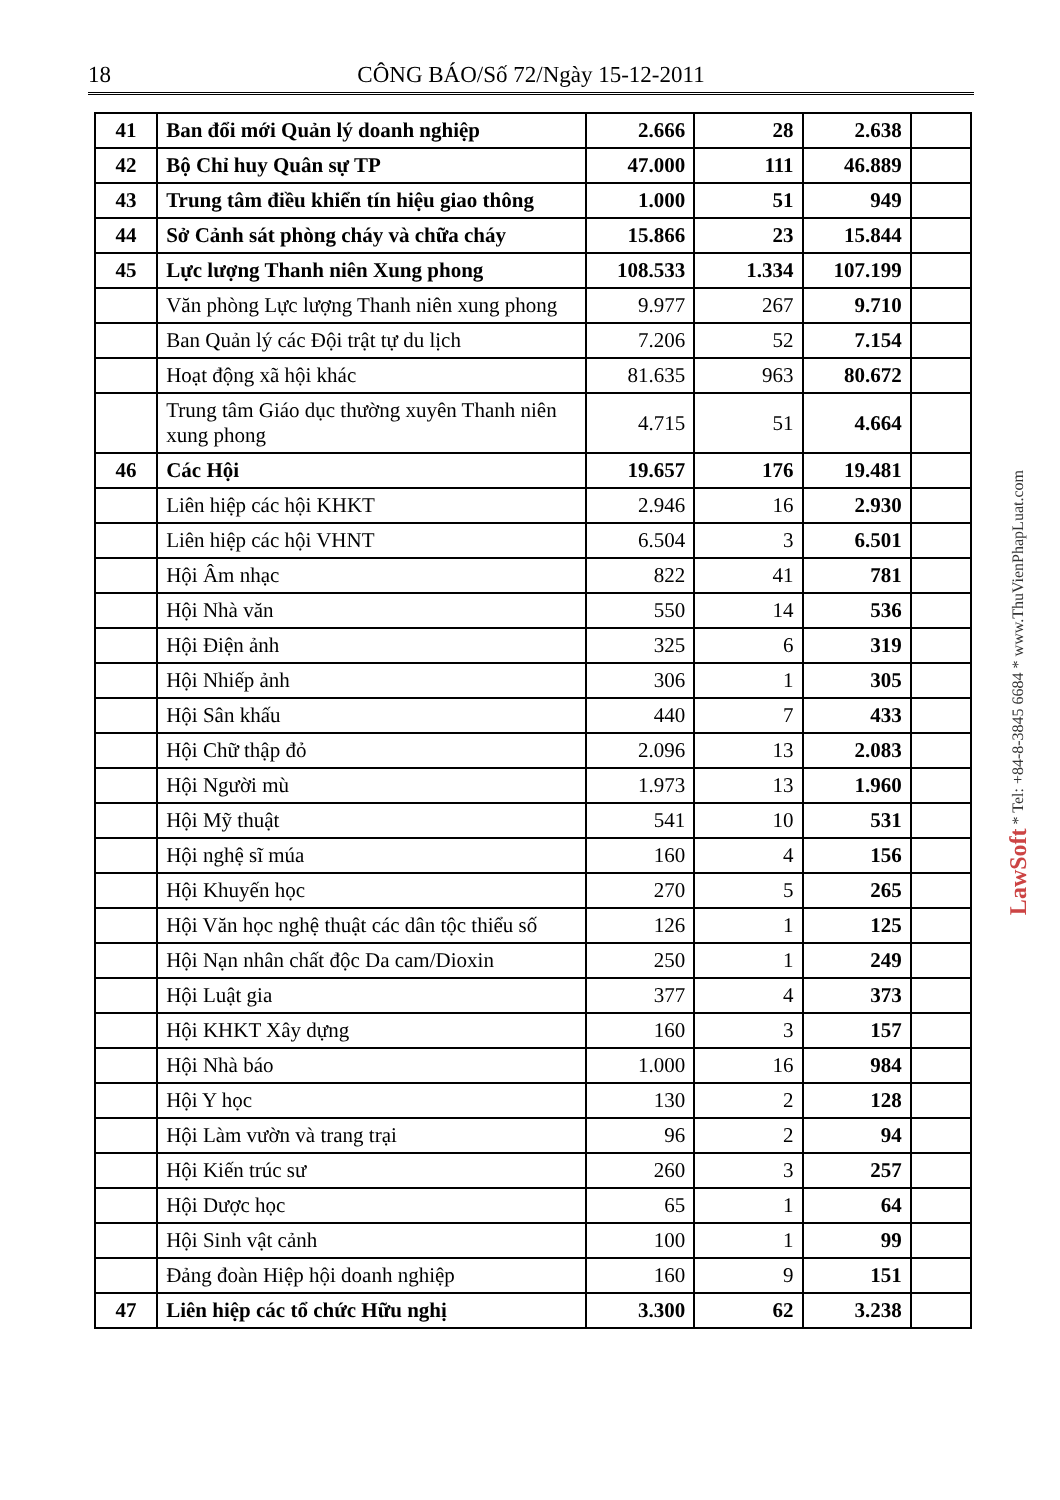18 CÔNG BÁO/Số 72/Ngày 15-12-2011
| 41 | Ban đổi mới Quản lý doanh nghiệp | 2.666 | 28 | 2.638 | |
| 42 | Bộ Chỉ huy Quân sự TP | 47.000 | 111 | 46.889 | |
| 43 | Trung tâm điều khiển tín hiệu giao thông | 1.000 | 51 | 949 | |
| 44 | Sở Cảnh sát phòng cháy và chữa cháy | 15.866 | 23 | 15.844 | |
| 45 | Lực lượng Thanh niên Xung phong | 108.533 | 1.334 | 107.199 | |
| | Văn phòng Lực lượng Thanh niên xung phong | 9.977 | 267 | 9.710 | |
| | Ban Quản lý các Đội trật tự du lịch | 7.206 | 52 | 7.154 | |
| | Hoạt động xã hội khác | 81.635 | 963 | 80.672 | |
| | Trung tâm Giáo dục thường xuyên Thanh niên xung phong | 4.715 | 51 | 4.664 | |
| 46 | Các Hội | 19.657 | 176 | 19.481 | |
| | Liên hiệp các hội KHKT | 2.946 | 16 | 2.930 | |
| | Liên hiệp các hội VHNT | 6.504 | 3 | 6.501 | |
| | Hội Âm nhạc | 822 | 41 | 781 | |
| | Hội Nhà văn | 550 | 14 | 536 | |
| | Hội Điện ảnh | 325 | 6 | 319 | |
| | Hội Nhiếp ảnh | 306 | 1 | 305 | |
| | Hội Sân khấu | 440 | 7 | 433 | |
| | Hội Chữ thập đỏ | 2.096 | 13 | 2.083 | |
| | Hội Người mù | 1.973 | 13 | 1.960 | |
| | Hội Mỹ thuật | 541 | 10 | 531 | |
| | Hội nghệ sĩ múa | 160 | 4 | 156 | |
| | Hội Khuyến học | 270 | 5 | 265 | |
| | Hội Văn học nghệ thuật các dân tộc thiểu số | 126 | 1 | 125 | |
| | Hội Nạn nhân chất độc Da cam/Dioxin | 250 | 1 | 249 | |
| | Hội Luật gia | 377 | 4 | 373 | |
| | Hội KHKT Xây dựng | 160 | 3 | 157 | |
| | Hội Nhà báo | 1.000 | 16 | 984 | |
| | Hội Y học | 130 | 2 | 128 | |
| | Hội Làm vườn và trang trại | 96 | 2 | 94 | |
| | Hội Kiến trúc sư | 260 | 3 | 257 | |
| | Hội Dược học | 65 | 1 | 64 | |
| | Hội Sinh vật cảnh | 100 | 1 | 99 | |
| | Đảng đoàn Hiệp hội doanh nghiệp | 160 | 9 | 151 | |
| 47 | Liên hiệp các tổ chức Hữu nghị | 3.300 | 62 | 3.238 | |
LawSoft * Tel: +84-8-3845 6684 * www.ThuVienPhapLuat.com